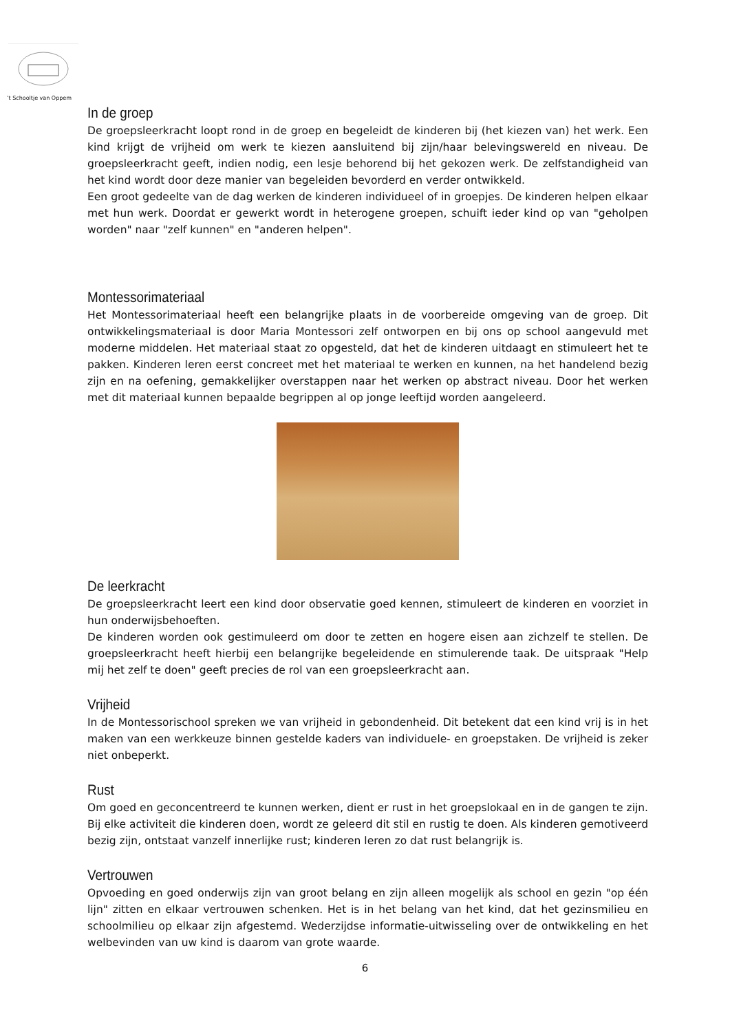’t Schooltje van Oppem
In de groep
De groepsleerkracht loopt rond in de groep en begeleidt de kinderen bij (het kiezen van) het werk. Een kind krijgt de vrijheid om werk te kiezen aansluitend bij zijn/haar belevingswereld en niveau. De groepsleerkracht geeft, indien nodig, een lesje behorend bij het gekozen werk. De zelfstandigheid van het kind wordt door deze manier van begeleiden bevorderd en verder ontwikkeld.
Een groot gedeelte van de dag werken de kinderen individueel of in groepjes. De kinderen helpen elkaar met hun werk. Doordat er gewerkt wordt in heterogene groepen, schuift ieder kind op van "geholpen worden" naar "zelf kunnen" en "anderen helpen".
Montessorimateriaal
Het Montessorimateriaal heeft een belangrijke plaats in de voorbereide omgeving van de groep. Dit ontwikkelingsmateriaal is door Maria Montessori zelf ontworpen en bij ons op school aangevuld met moderne middelen. Het materiaal staat zo opgesteld, dat het de kinderen uitdaagt en stimuleert het te pakken. Kinderen leren eerst concreet met het materiaal te werken en kunnen, na het handelend bezig zijn en na oefening, gemakkelijker overstappen naar het werken op abstract niveau. Door het werken met dit materiaal kunnen bepaalde begrippen al op jonge leeftijd worden aangeleerd.
De leerkracht
De groepsleerkracht leert een kind door observatie goed kennen, stimuleert de kinderen en voorziet in hun onderwijsbehoeften.
De kinderen worden ook gestimuleerd om door te zetten en hogere eisen aan zichzelf te stellen. De groepsleerkracht heeft hierbij een belangrijke begeleidende en stimulerende taak. De uitspraak "Help mij het zelf te doen" geeft precies de rol van een groepsleerkracht aan.
Vrijheid
In de Montessorischool spreken we van vrijheid in gebondenheid. Dit betekent dat een kind vrij is in het maken van een werkkeuze binnen gestelde kaders van individuele- en groepstaken. De vrijheid is zeker niet onbeperkt.
Rust
Om goed en geconcentreerd te kunnen werken, dient er rust in het groepslokaal en in de gangen te zijn. Bij elke activiteit die kinderen doen, wordt ze geleerd dit stil en rustig te doen. Als kinderen gemotiveerd bezig zijn, ontstaat vanzelf innerlijke rust; kinderen leren zo dat rust belangrijk is.
Vertrouwen
Opvoeding en goed onderwijs zijn van groot belang en zijn alleen mogelijk als school en gezin "op één lijn" zitten en elkaar vertrouwen schenken. Het is in het belang van het kind, dat het gezinsmilieu en schoolmilieu op elkaar zijn afgestemd. Wederzijdse informatie-uitwisseling over de ontwikkeling en het welbevinden van uw kind is daarom van grote waarde.
6